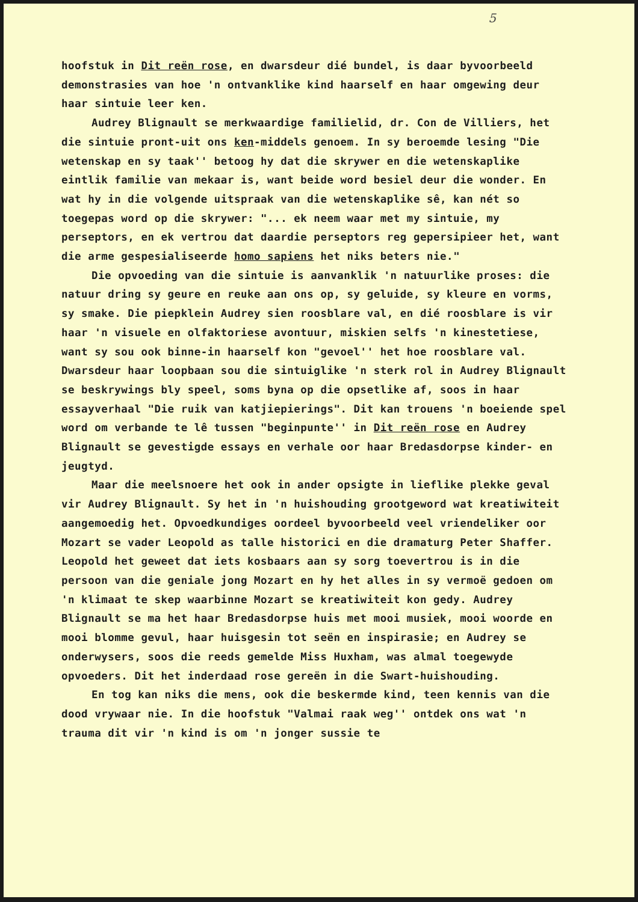5
hoofstuk in Dit reën rose, en dwarsdeur dié bundel, is daar byvoorbeeld demonstrasies van hoe 'n ontvanklike kind haarself en haar omgewing deur haar sintuie leer ken.
Audrey Blignault se merkwaardige familielid, dr. Con de Villiers, het die sintuie pront-uit ons ken-middels genoem. In sy beroemde lesing "Die wetenskap en sy taak'' betoog hy dat die skrywer en die wetenskaplike eintlik familie van mekaar is, want beide word besiel deur die wonder. En wat hy in die volgende uitspraak van die wetenskaplike sê, kan nét so toegepas word op die skrywer: "... ek neem waar met my sintuie, my perseptors, en ek vertrou dat daardie perseptors reg gepersipieer het, want die arme gespesialiseerde homo sapiens het niks beters nie."
Die opvoeding van die sintuie is aanvanklik 'n natuurlike proses: die natuur dring sy geure en reuke aan ons op, sy geluide, sy kleure en vorms, sy smake. Die piepklein Audrey sien roosblare val, en dié roosblare is vir haar 'n visuele en olfaktoriese avontuur, miskien selfs 'n kinestetiese, want sy sou ook binne-in haarself kon "gevoel'' het hoe roosblare val. Dwarsdeur haar loopbaan sou die sintuiglike 'n sterk rol in Audrey Blignault se beskrywings bly speel, soms byna op die opsetlike af, soos in haar essayverhaal "Die ruik van katjiepierings". Dit kan trouens 'n boeiende spel word om verbande te lê tussen "beginpunte'' in Dit reën rose en Audrey Blignault se gevestigde essays en verhale oor haar Bredasdorpse kinder- en jeugtyd.
Maar die meelsnoere het ook in ander opsigte in lieflike plekke geval vir Audrey Blignault. Sy het in 'n huishouding grootgeword wat kreatiwiteit aangemoedig het. Opvoedkundiges oordeel byvoorbeeld veel vriendeliker oor Mozart se vader Leopold as talle historici en die dramaturg Peter Shaffer. Leopold het geweet dat iets kosbaars aan sy sorg toevertrou is in die persoon van die geniale jong Mozart en hy het alles in sy vermoë gedoen om 'n klimaat te skep waarbinne Mozart se kreatiwiteit kon gedy. Audrey Blignault se ma het haar Bredasdorpse huis met mooi musiek, mooi woorde en mooi blomme gevul, haar huisgesin tot seën en inspirasie; en Audrey se onderwysers, soos die reeds gemelde Miss Huxham, was almal toegewyde opvoeders. Dit het inderdaad rose gereën in die Swart-huishouding.
En tog kan niks die mens, ook die beskermde kind, teen kennis van die dood vrywaar nie. In die hoofstuk "Valmai raak weg'' ontdek ons wat 'n trauma dit vir 'n kind is om 'n jonger sussie te